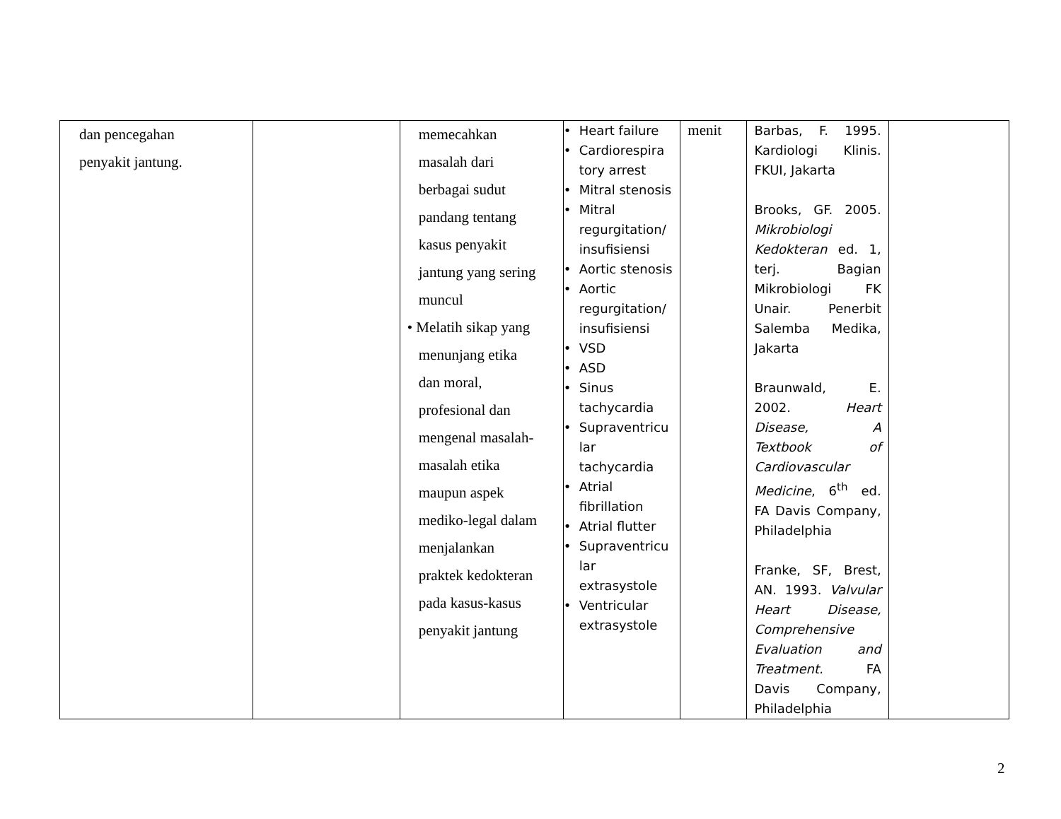| dan pencegahan penyakit jantung. | | memecahkan masalah dari berbagai sudut pandang tentang kasus penyakit jantung yang sering muncul • Melatih sikap yang menunjang etika dan moral, profesional dan mengenal masalah- masalah etika maupun aspek mediko-legal dalam menjalankan praktek kedokteran pada kasus-kasus penyakit jantung | • Heart failure • Cardiorespira tory arrest • Mitral stenosis • Mitral regurgitation/ insufisiensi • Aortic stenosis • Aortic regurgitation/ insufisiensi • VSD • ASD • Sinus tachycardia • Supraventricu lar tachycardia • Atrial fibrillation • Atrial flutter • Supraventricu lar extrasystole • Ventricular extrasystole | menit | Barbas, F. 1995. Kardiologi Klinis. FKUI, Jakarta Brooks, GF. 2005. Mikrobiologi Kedokteran ed. 1, terj. Bagian Mikrobiologi FK Unair. Penerbit Salemba Medika, Jakarta Braunwald, E. 2002. Heart Disease, A Textbook of Cardiovascular Medicine , 6<sup>th</sup> ed. FA Davis Company, Philadelphia Franke, SF, Brest, AN. 1993. Valvular Heart Disease, Comprehensive Evaluation and Treatment. FA Davis Company, Philadelphia | |
2